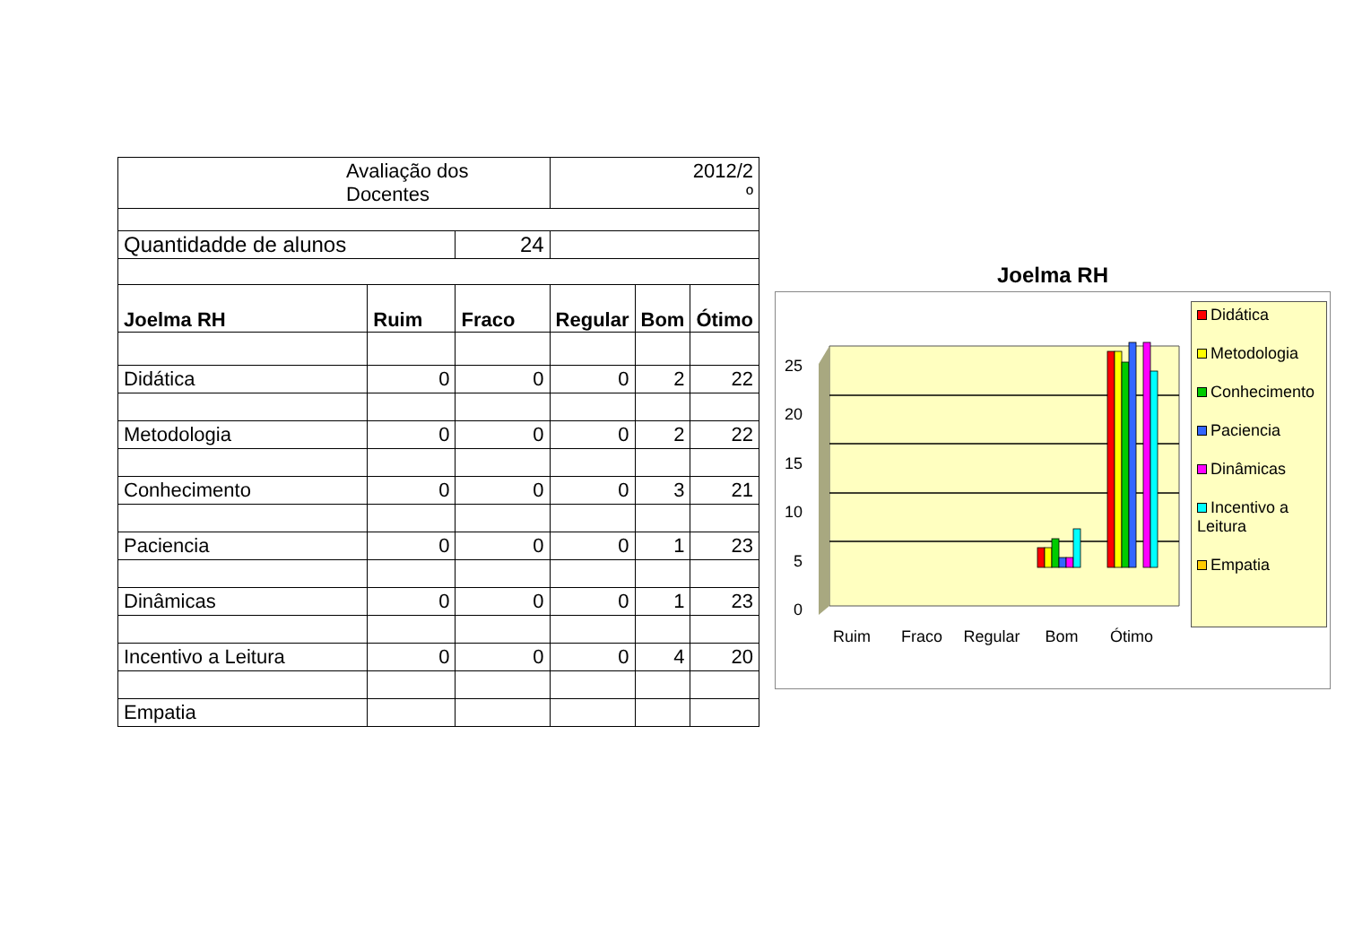| Avaliação dos Docentes | | | | 2012/2 º | | |
| Quantidadde de alunos | | | 24 | | | |
| Joelma RH | Ruim | Fraco | | Regular | Bom | Ótimo |
| Didática | 0 | 0 | | 0 | 2 | 22 |
| Metodologia | 0 | 0 | | 0 | 2 | 22 |
| Conhecimento | 0 | 0 | | 0 | 3 | 21 |
| Paciencia | 0 | 0 | | 0 | 1 | 23 |
| Dinâmicas | 0 | 0 | | 0 | 1 | 23 |
| Incentivo a Leitura | 0 | 0 | | 0 | 4 | 20 |
| Empatia | | | | | | |
Joelma RH
25
20
15
10
5
0
Ruim
Fraco
Regular
Bom
Ótimo
Didática
Metodologia
Conhecimento
Paciencia
Dinâmicas
Incentivo a Leitura
Empatia